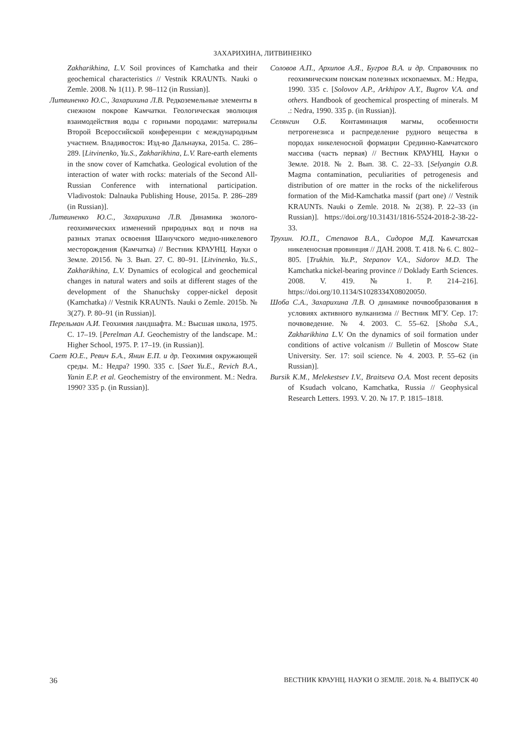ЗАХАРИХИНА, ЛИТВИНЕНКО
Zakharikhina, L.V. Soil provinces of Kamchatka and their geochemical characteristics // Vestnik KRAUNTs. Nauki o Zemle. 2008. № 1(11). P. 98–112 (in Russian)].
Литвиненко Ю.С., Захарихина Л.В. Редкоземельные элементы в снежном покрове Камчатки. Геологическая эволюция взаимодействия воды с горными породами: материалы Второй Всероссийской конференции с международным участием. Владивосток: Изд-во Дальнаука, 2015а. С. 286–289. [Litvinenko, Yu.S., Zakharikhina, L.V. Rare-earth elements in the snow cover of Kamchatka. Geological evolution of the interaction of water with rocks: materials of the Second All-Russian Conference with international participation. Vladivostok: Dalnauka Publishing House, 2015a. P. 286–289 (in Russian)].
Литвиненко Ю.С., Захарихина Л.В. Динамика эколого-геохимических изменений природных вод и почв на разных этапах освоения Шанучского медно-никелевого месторождения (Камчатка) // Вестник КРАУНЦ. Науки о Земле. 2015б. № 3. Вып. 27. С. 80–91. [Litvinenko, Yu.S., Zakharikhina, L.V. Dynamics of ecological and geochemical changes in natural waters and soils at different stages of the development of the Shanuchsky copper-nickel deposit (Kamchatka) // Vestnik KRAUNTs. Nauki o Zemle. 2015b. № 3(27). P. 80–91 (in Russian)].
Перельман А.И. Геохимия ландшафта. М.: Высшая школа, 1975. С. 17–19. [Perelman A.I. Geochemistry of the landscape. M.: Higher School, 1975. P. 17–19. (in Russian)].
Сает Ю.Е., Ревич Б.А., Янин Е.П. и др. Геохимия окружающей среды. М.: Недра? 1990. 335 с. [Saet Yu.E., Revich B.A., Yanin E.P. et al. Geochemistry of the environment. M.: Nedra. 1990? 335 p. (in Russian)].
Соловов А.П., Архипов А.Я., Бугров В.А. и др. Справочник по геохимическим поискам полезных ископаемых. М.: Недра, 1990. 335 с. [Solovov A.P., Arkhipov A.Y., Bugrov V.A. and others. Handbook of geochemical prospecting of minerals. M .: Nedra, 1990. 335 p. (in Russian)].
Селянгин О.Б. Контаминация магмы, особенности петрогенезиса и распределение рудного вещества в породах никеленосной формации Срединно-Камчатского массива (часть первая) // Вестник КРАУНЦ. Науки о Земле. 2018. № 2. Вып. 38. С. 22–33. [Selyangin O.B. Magma contamination, peculiarities of petrogenesis and distribution of ore matter in the rocks of the nickeliferous formation of the Mid-Kamchatka massif (part one) // Vestnik KRAUNTs. Nauki o Zemle. 2018. № 2(38). P. 22–33 (in Russian)]. https://doi.org/10.31431/1816-5524-2018-2-38-22-33.
Трухин. Ю.П., Степанов В.А., Сидоров М.Д. Камчатская никеленосная провинция // ДАН. 2008. Т. 418. № 6. С. 802–805. [Trukhin. Yu.P., Stepanov V.A., Sidorov M.D. The Kamchatka nickel-bearing province // Doklady Earth Sciences. 2008. V. 419. № 1. P. 214–216]. https://doi.org/10.1134/S1028334X08020050.
Шоба С.А., Захарихина Л.В. О динамике почвообразования в условиях активного вулканизма // Вестник МГУ. Сер. 17: почвоведение. № 4. 2003. С. 55–62. [Shoba S.A., Zakharikhina L.V. On the dynamics of soil formation under conditions of active volcanism // Bulletin of Moscow State University. Ser. 17: soil science. № 4. 2003. P. 55–62 (in Russian)].
Bursik K.M., Melekestsev I.V., Braitseva O.A. Most recent deposits of Ksudach volcano, Kamchatka, Russia // Geophysical Research Letters. 1993. V. 20. № 17. P. 1815–1818.
36 ВЕСТНИК КРАУНЦ. НАУКИ О ЗЕМЛЕ. 2018. № 4. ВЫПУСК 40